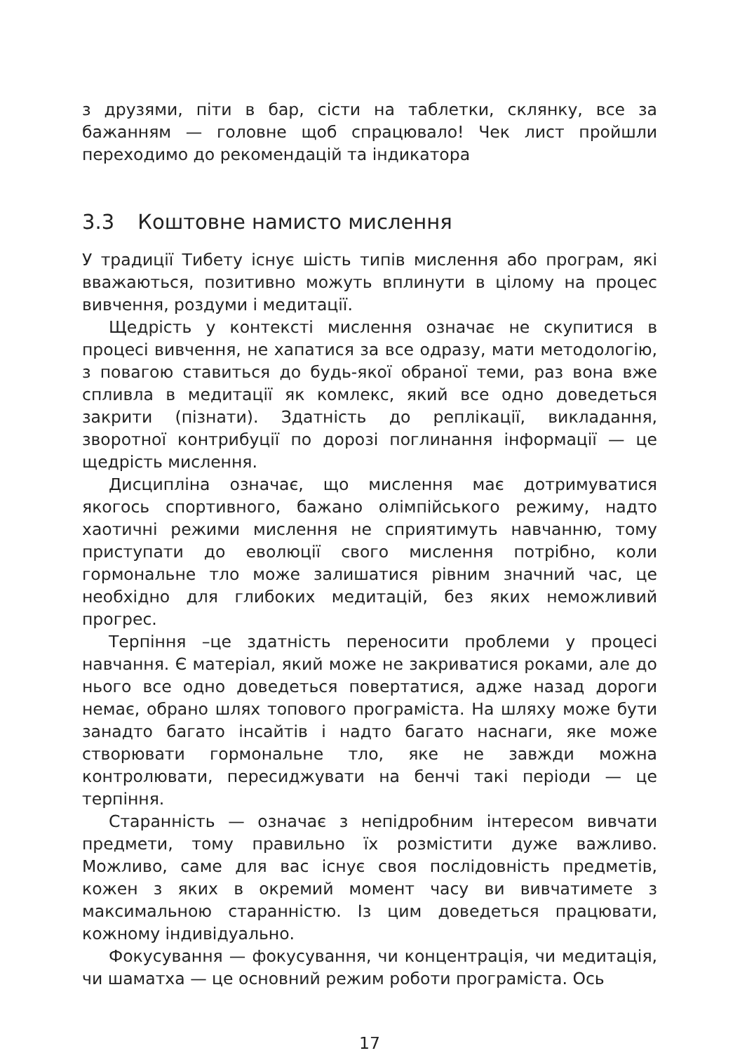з друзями, піти в бар, сісти на таблетки, склянку, все за бажанням — головне щоб спрацювало! Чек лист пройшли переходимо до рекомендацій та індикатора
3.3 Коштовне намисто мислення
У традиції Тибету існує шість типів мислення або програм, які вважаються, позитивно можуть вплинути в цілому на процес вивчення, роздуми і медитації.
Щедрість у контексті мислення означає не скупитися в процесі вивчення, не хапатися за все одразу, мати методологію, з повагою ставиться до будь-якої обраної теми, раз вона вже спливла в медитації як комлекс, який все одно доведеться закрити (пізнати). Здатність до реплікації, викладання, зворотної контрибуції по дорозі поглинання інформації — це щедрість мислення.
Дисципліна означає, що мислення має дотримуватися якогось спортивного, бажано олімпійського режиму, надто хаотичні режими мислення не сприятимуть навчанню, тому приступати до еволюції свого мислення потрібно, коли гормональне тло може залишатися рівним значний час, це необхідно для глибоких медитацій, без яких неможливий прогрес.
Терпіння –це здатність переносити проблеми у процесі навчання. Є матеріал, який може не закриватися роками, але до нього все одно доведеться повертатися, адже назад дороги немає, обрано шлях топового програміста. На шляху може бути занадто багато інсайтів і надто багато наснаги, яке може створювати гормональне тло, яке не завжди можна контролювати, пересиджувати на бенчі такі періоди — це терпіння.
Старанність — означає з непідробним інтересом вивчати предмети, тому правильно їх розмістити дуже важливо. Можливо, саме для вас існує своя послідовність предметів, кожен з яких в окремий момент часу ви вивчатимете з максимальною старанністю. Із цим доведеться працювати, кожному індивідуально.
Фокусування — фокусування, чи концентрація, чи медитація, чи шаматха — це основний режим роботи програміста. Ось
17